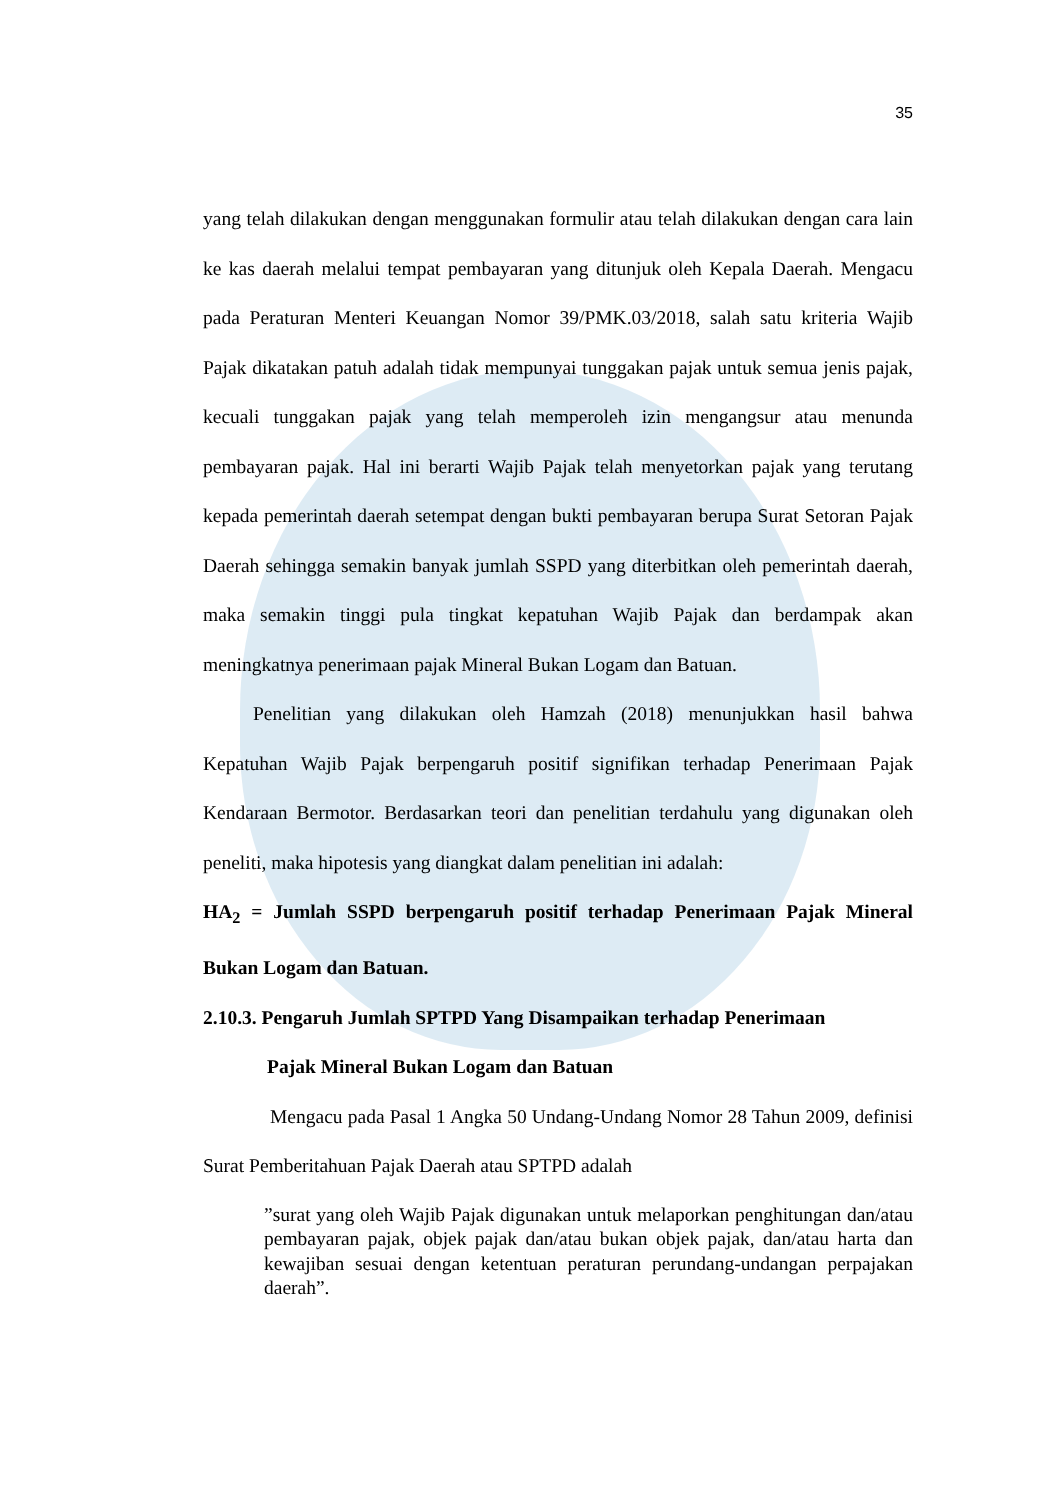35
yang telah dilakukan dengan menggunakan formulir atau telah dilakukan dengan cara lain ke kas daerah melalui tempat pembayaran yang ditunjuk oleh Kepala Daerah. Mengacu pada Peraturan Menteri Keuangan Nomor 39/PMK.03/2018, salah satu kriteria Wajib Pajak dikatakan patuh adalah tidak mempunyai tunggakan pajak untuk semua jenis pajak, kecuali tunggakan pajak yang telah memperoleh izin mengangsur atau menunda pembayaran pajak. Hal ini berarti Wajib Pajak telah menyetorkan pajak yang terutang kepada pemerintah daerah setempat dengan bukti pembayaran berupa Surat Setoran Pajak Daerah sehingga semakin banyak jumlah SSPD yang diterbitkan oleh pemerintah daerah, maka semakin tinggi pula tingkat kepatuhan Wajib Pajak dan berdampak akan meningkatnya penerimaan pajak Mineral Bukan Logam dan Batuan.
Penelitian yang dilakukan oleh Hamzah (2018) menunjukkan hasil bahwa Kepatuhan Wajib Pajak berpengaruh positif signifikan terhadap Penerimaan Pajak Kendaraan Bermotor. Berdasarkan teori dan penelitian terdahulu yang digunakan oleh peneliti, maka hipotesis yang diangkat dalam penelitian ini adalah:
HA<sub>2</sub> = Jumlah SSPD berpengaruh positif terhadap Penerimaan Pajak Mineral Bukan Logam dan Batuan.
2.10.3. Pengaruh Jumlah SPTPD Yang Disampaikan terhadap Penerimaan
Pajak Mineral Bukan Logam dan Batuan
Mengacu pada Pasal 1 Angka 50 Undang-Undang Nomor 28 Tahun 2009, definisi Surat Pemberitahuan Pajak Daerah atau SPTPD adalah
”surat yang oleh Wajib Pajak digunakan untuk melaporkan penghitungan dan/atau pembayaran pajak, objek pajak dan/atau bukan objek pajak, dan/atau harta dan kewajiban sesuai dengan ketentuan peraturan perundang-undangan perpajakan daerah”.